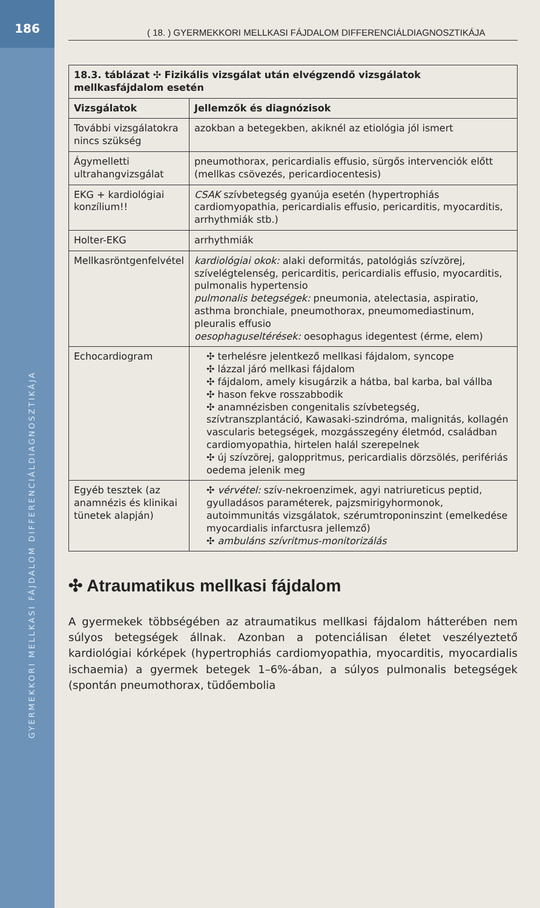186
GYERMEKKORI MELLKASI FÁJDALOM DIFFERENCIÁLDIAGNOSZTIKÁJA
( 18. ) GYERMEKKORI MELLKASI FÁJDALOM DIFFERENCIÁLDIAGNOSZTIKÁJA
| 18.3. táblázat ✣ Fizikális vizsgálat után elvégzendő vizsgálatok mellkasfájdalom esetén | |
| Vizsgálatok | Jellemzők és diagnózisok |
| További vizsgálatokra nincs szükség | azokban a betegekben, akiknél az etiológia jól ismert |
| Ágymelletti ultrahangvizsgálat | pneumothorax, pericardialis effusio, sürgős intervenciók előtt (mellkas csövezés, pericardiocentesis) |
| EKG + kardiológiai konzílium!! | CSAK szívbetegség gyanúja esetén (hypertrophiás cardiomyopathia, pericardialis effusio, pericarditis, myocarditis, arrhythmiák stb.) |
| Holter-EKG | arrhythmiák |
| Mellkasröntgenfelvétel | kardiológiai okok: alaki deformitás, patológiás szívzörej, szívelégtelenség, pericarditis, pericardialis effusio, myocarditis, pulmonalis hypertensio pulmonalis betegségek: pneumonia, atelectasia, aspiratio, asthma bronchiale, pneumothorax, pneumomediastinum, pleuralis effusio oesophaguseltérések: oesophagus idegentest (érme, elem) |
| Echocardiogram | ✣ terhelésre jelentkező mellkasi fájdalom, syncope ✣ lázzal járó mellkasi fájdalom ✣ fájdalom, amely kisugárzik a hátba, bal karba, bal vállba ✣ hason fekve rosszabbodik ✣ anamnézisben congenitalis szívbetegség, szívtranszplantáció, Kawasaki-szindróma, malignitás, kollagén vascularis betegségek, mozgásszegény életmód, családban cardiomyopathia, hirtelen halál szerepelnek ✣ új szívzörej, galoppritmus, pericardialis dörzsölés, perifériás oedema jelenik meg |
| Egyéb tesztek (az anamnézis és klinikai tünetek alapján) | ✣ vérvétel: szív-nekroenzimek, agyi natriureticus peptid, gyulladásos paraméterek, pajzsmirigyhormonok, autoimmunitás vizsgálatok, szérumtroponinszint (emelkedése myocardialis infarctusra jellemző) ✣ ambuláns szívritmus-monitorizálás |
✣ Atraumatikus mellkasi fájdalom
A gyermekek többségében az atraumatikus mellkasi fájdalom hátterében nem súlyos betegségek állnak. Azonban a potenciálisan életet veszélyeztető kardiológiai kórképek (hypertrophiás cardiomyopathia, myocarditis, myocardialis ischaemia) a gyermek betegek 1–6%-ában, a súlyos pulmonalis betegségek (spontán pneumothorax, tüdőembolia